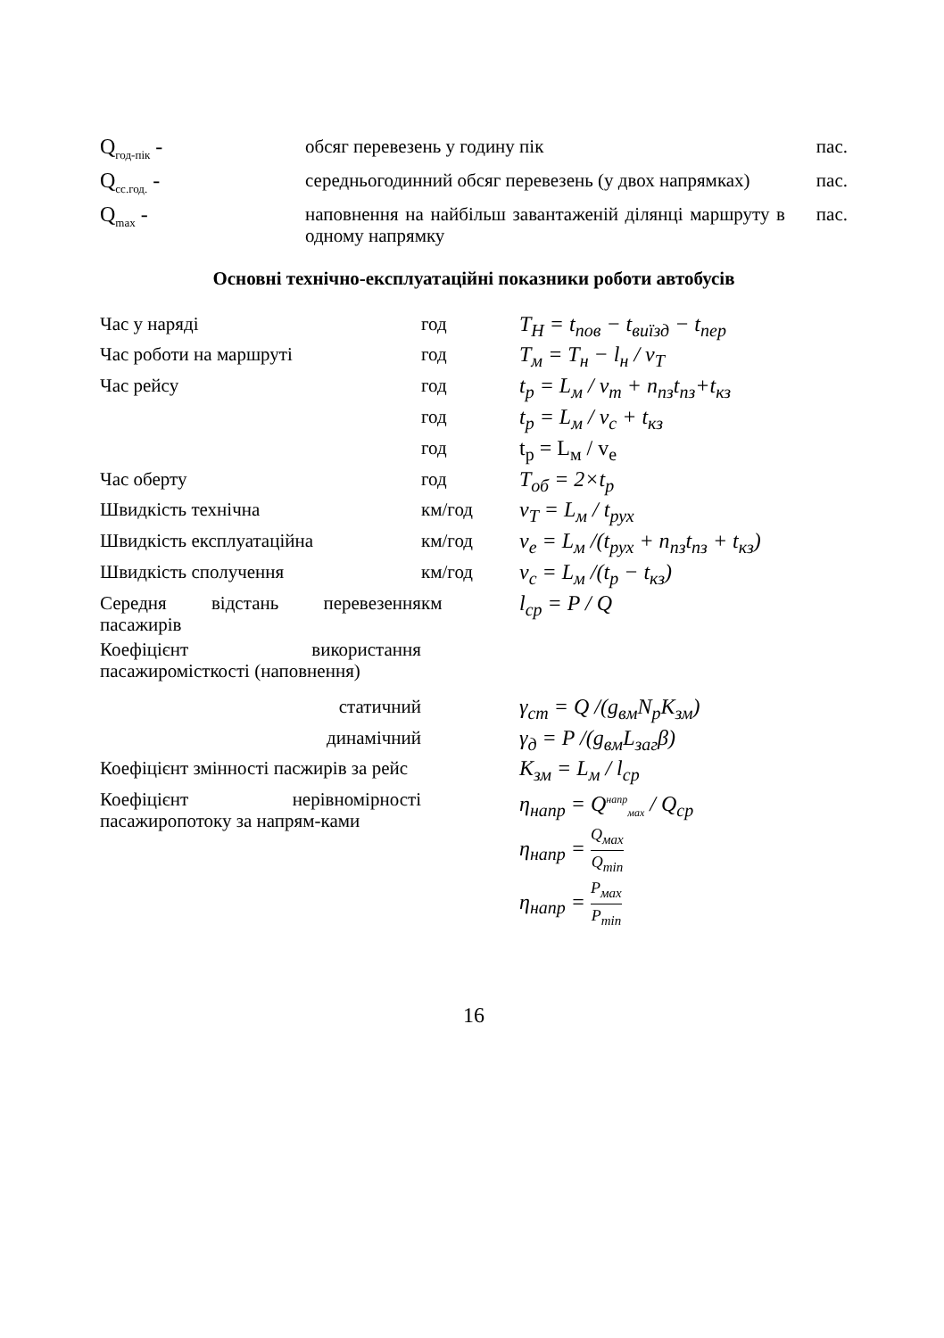| Q<sub>год-пік</sub> - | обсяг перевезень у годину пік | пас. |
| Q<sub>сс.год.</sub> - | середньогодинний обсяг перевезень (у двох напрямках) | пас. |
| Q<sub>max</sub> - | наповнення на найбільш завантаженій ділянці маршруту в одному напрямку | пас. |
Основні технічно-експлуатаційні показники роботи автобусів
| Час у наряді | год | T<sub>Н</sub> = t<sub>пов</sub> − t<sub>виїзд</sub> − t<sub>пер</sub> |
| Час роботи на маршруті | год | T<sub>м</sub> = T<sub>н</sub> − l<sub>н</sub> / v<sub>T</sub> |
| Час рейсу | год | t<sub>р</sub> = L<sub>м</sub> / v<sub>т</sub> + n<sub>пз</sub>t<sub>пз</sub>+t<sub>кз</sub> |
| | год | t<sub>р</sub> = L<sub>м</sub> / v<sub>с</sub> + t<sub>кз</sub> |
| | год | t<sub>р</sub> = L<sub>м</sub> / v<sub>е</sub> |
| Час оберту | год | T<sub>об</sub> = 2×t<sub>р</sub> |
| Швидкість технічна | км/год | v<sub>Т</sub> = L<sub>м</sub> / t<sub>рух</sub> |
| Швидкість експлуатаційна | км/год | v<sub>е</sub> = L<sub>м</sub> /(t<sub>рух</sub> + n<sub>пз</sub>t<sub>пз</sub> + t<sub>кз</sub>) |
| Швидкість сполучення | км/год | v<sub>с</sub> = L<sub>м</sub> /(t<sub>р</sub> − t<sub>кз</sub>) |
| Середня відстань перевезення пасажирів | км | l<sub>ср</sub> = P / Q |
| Коефіцієнт використання пасажиромісткості (наповнення) | | |
| статичний | | γ<sub>ст</sub> = Q /(g<sub>вм</sub>N<sub>р</sub>K<sub>зм</sub>) |
| динамічний | | γ<sub>д</sub> = P /(g<sub>вм</sub>L<sub>заг</sub>β) |
| Коефіцієнт змінності пасжирів за рейс | | K<sub>зм</sub> = L<sub>м</sub> / l<sub>ср</sub> |
| Коефіцієнт нерівномірності пасажиропотоку за напрям-ками | | η<sub>напр</sub> = Q<sup>напр</sup><sub>мах</sub> / Q<sub>ср</sub> η<sub>напр</sub> = Q<sub>мах</sub> Q<sub>min</sub> η<sub>напр</sub> = P<sub>мах</sub> P<sub>min</sub> |
16